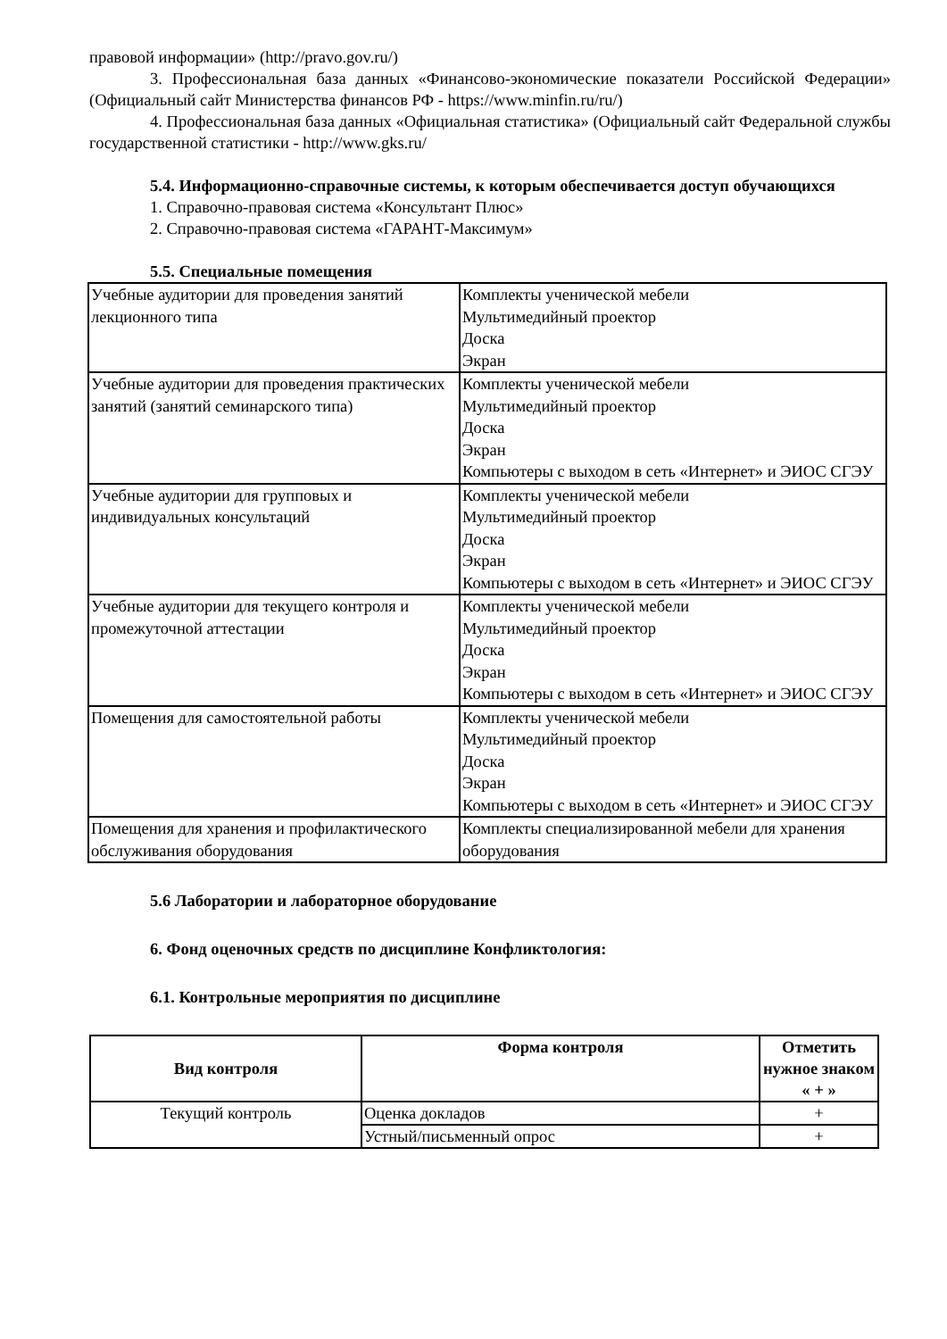правовой информации» (http://pravo.gov.ru/)
3. Профессиональная база данных «Финансово-экономические показатели Российской Федерации» (Официальный сайт Министерства финансов РФ - https://www.minfin.ru/ru/)
4. Профессиональная база данных «Официальная статистика» (Официальный сайт Федеральной службы государственной статистики - http://www.gks.ru/
5.4. Информационно-справочные системы, к которым обеспечивается доступ обучающихся
1. Справочно-правовая система «Консультант Плюс»
2. Справочно-правовая система «ГАРАНТ-Максимум»
5.5. Специальные помещения
| Учебные аудитории для проведения занятий лекционного типа | Комплекты ученической мебели Мультимедийный проектор Доска Экран |
| Учебные аудитории для проведения практических занятий (занятий семинарского типа) | Комплекты ученической мебели Мультимедийный проектор Доска Экран Компьютеры с выходом в сеть «Интернет» и ЭИОС СГЭУ |
| Учебные аудитории для групповых и индивидуальных консультаций | Комплекты ученической мебели Мультимедийный проектор Доска Экран Компьютеры с выходом в сеть «Интернет» и ЭИОС СГЭУ |
| Учебные аудитории для текущего контроля и промежуточной аттестации | Комплекты ученической мебели Мультимедийный проектор Доска Экран Компьютеры с выходом в сеть «Интернет» и ЭИОС СГЭУ |
| Помещения для самостоятельной работы | Комплекты ученической мебели Мультимедийный проектор Доска Экран Компьютеры с выходом в сеть «Интернет» и ЭИОС СГЭУ |
| Помещения для хранения и профилактического обслуживания оборудования | Комплекты специализированной мебели для хранения оборудования |
5.6 Лаборатории и лабораторное оборудование
6. Фонд оценочных средств по дисциплине Конфликтология:
6.1. Контрольные мероприятия по дисциплине
| Вид контроля | Форма контроля | Отметить нужное знаком « + » |
| --- | --- | --- |
| Текущий контроль | Оценка докладов | + |
| | Устный/письменный опрос | + |